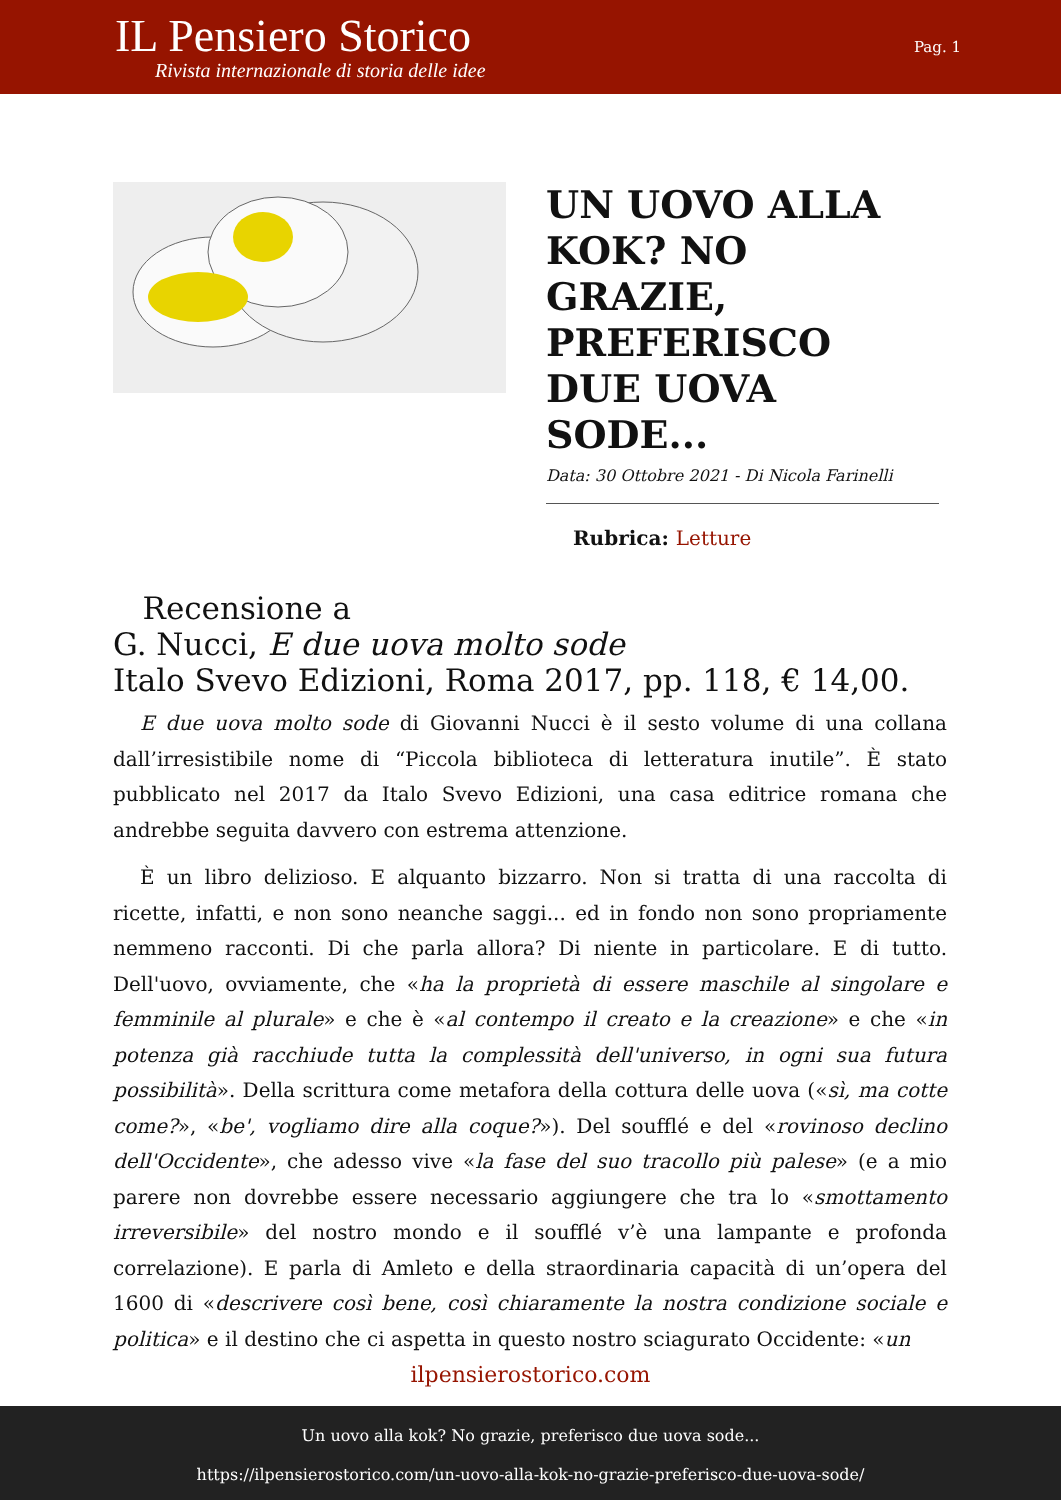IL Pensiero Storico
Rivista internazionale di storia delle idee
Pag. 1
UN UOVO ALLA KOK? NO GRAZIE, PREFERISCO DUE UOVA SODE...
Data: 30 Ottobre 2021 - Di Nicola Farinelli
Rubrica: Letture
Recensione a
G. Nucci, E due uova molto sode
Italo Svevo Edizioni, Roma 2017, pp. 118, € 14,00.
E due uova molto sode di Giovanni Nucci è il sesto volume di una collana dall’irresistibile nome di “Piccola biblioteca di letteratura inutile”. È stato pubblicato nel 2017 da Italo Svevo Edizioni, una casa editrice romana che andrebbe seguita davvero con estrema attenzione.
È un libro delizioso. E alquanto bizzarro. Non si tratta di una raccolta di ricette, infatti, e non sono neanche saggi... ed in fondo non sono propriamente nemmeno racconti. Di che parla allora? Di niente in particolare. E di tutto. Dell'uovo, ovviamente, che «ha la proprietà di essere maschile al singolare e femminile al plurale» e che è «al contempo il creato e la creazione» e che «in potenza già racchiude tutta la complessità dell'universo, in ogni sua futura possibilità». Della scrittura come metafora della cottura delle uova («sì, ma cotte come?», «be', vogliamo dire alla coque?»). Del soufflé e del «rovinoso declino dell'Occidente», che adesso vive «la fase del suo tracollo più palese» (e a mio parere non dovrebbe essere necessario aggiungere che tra lo «smottamento irreversibile» del nostro mondo e il soufflé v’è una lampante e profonda correlazione). E parla di Amleto e della straordinaria capacità di un’opera del 1600 di «descrivere così bene, così chiaramente la nostra condizione sociale e politica» e il destino che ci aspetta in questo nostro sciagurato Occidente: «un
ilpensierostorico.com
Un uovo alla kok? No grazie, preferisco due uova sode...
https://ilpensierostorico.com/un-uovo-alla-kok-no-grazie-preferisco-due-uova-sode/